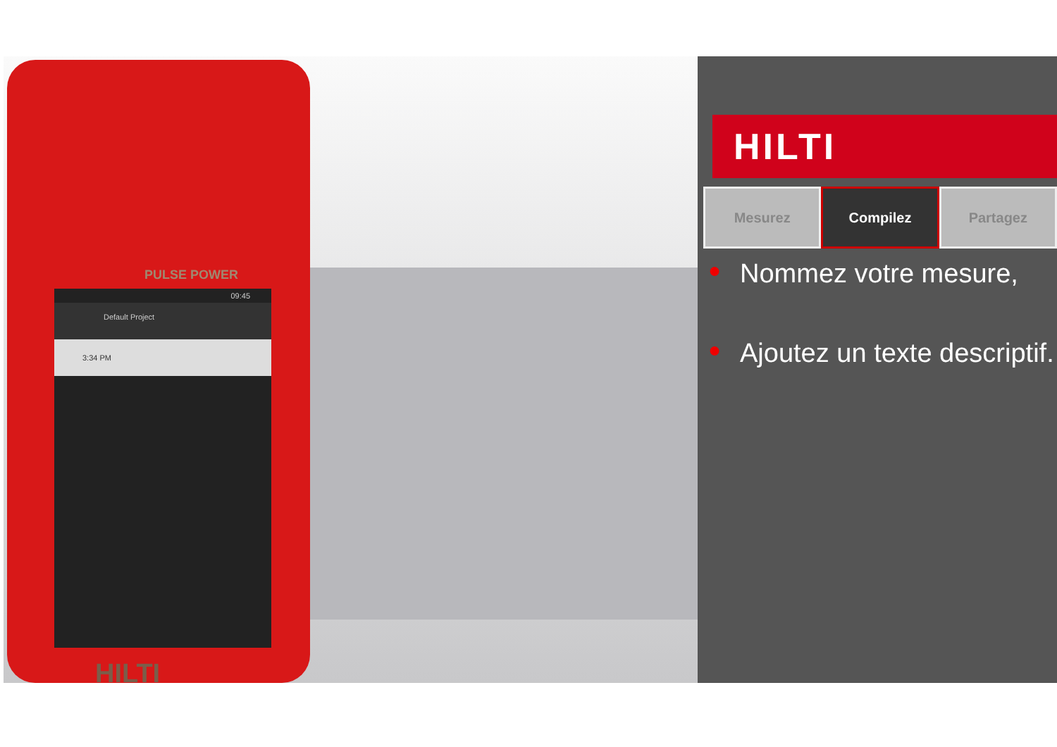PULSE POWER
09:45
Default Project
3:34 PM
HILTI
HILTI
Mesurez Compilez Partagez
● Nommez votre mesure,
● Ajoutez un texte descriptif.